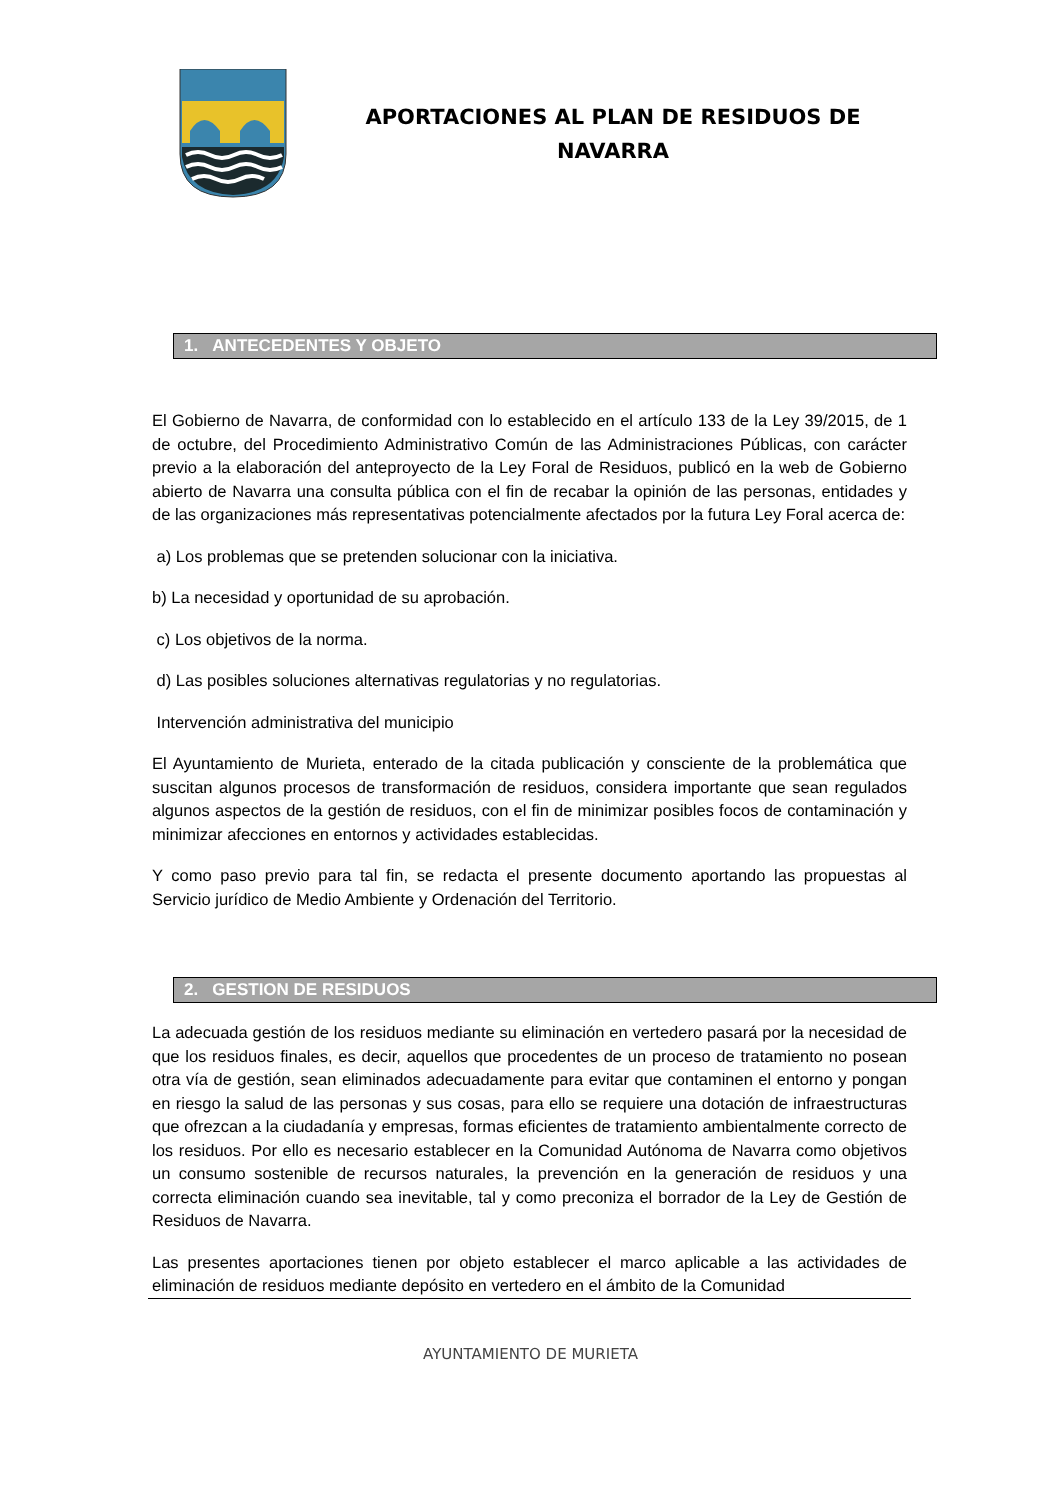APORTACIONES AL PLAN DE RESIDUOS DE NAVARRA
1. ANTECEDENTES Y OBJETO
El Gobierno de Navarra, de conformidad con lo establecido en el artículo 133 de la Ley 39/2015, de 1 de octubre, del Procedimiento Administrativo Común de las Administraciones Públicas, con carácter previo a la elaboración del anteproyecto de la Ley Foral de Residuos, publicó en la web de Gobierno abierto de Navarra una consulta pública con el fin de recabar la opinión de las personas, entidades y de las organizaciones más representativas potencialmente afectados por la futura Ley Foral acerca de:
a) Los problemas que se pretenden solucionar con la iniciativa.
b) La necesidad y oportunidad de su aprobación.
c) Los objetivos de la norma.
d) Las posibles soluciones alternativas regulatorias y no regulatorias.
Intervención administrativa del municipio
El Ayuntamiento de Murieta, enterado de la citada publicación y consciente de la problemática que suscitan algunos procesos de transformación de residuos, considera importante que sean regulados algunos aspectos de la gestión de residuos, con el fin de minimizar posibles focos de contaminación y minimizar afecciones en entornos y actividades establecidas.
Y como paso previo para tal fin, se redacta el presente documento aportando las propuestas al Servicio jurídico de Medio Ambiente y Ordenación del Territorio.
2. GESTION DE RESIDUOS
La adecuada gestión de los residuos mediante su eliminación en vertedero pasará por la necesidad de que los residuos finales, es decir, aquellos que procedentes de un proceso de tratamiento no posean otra vía de gestión, sean eliminados adecuadamente para evitar que contaminen el entorno y pongan en riesgo la salud de las personas y sus cosas, para ello se requiere una dotación de infraestructuras que ofrezcan a la ciudadanía y empresas, formas eficientes de tratamiento ambientalmente correcto de los residuos. Por ello es necesario establecer en la Comunidad Autónoma de Navarra como objetivos un consumo sostenible de recursos naturales, la prevención en la generación de residuos y una correcta eliminación cuando sea inevitable, tal y como preconiza el borrador de la Ley de Gestión de Residuos de Navarra.
Las presentes aportaciones tienen por objeto establecer el marco aplicable a las actividades de eliminación de residuos mediante depósito en vertedero en el ámbito de la Comunidad
AYUNTAMIENTO DE MURIETA